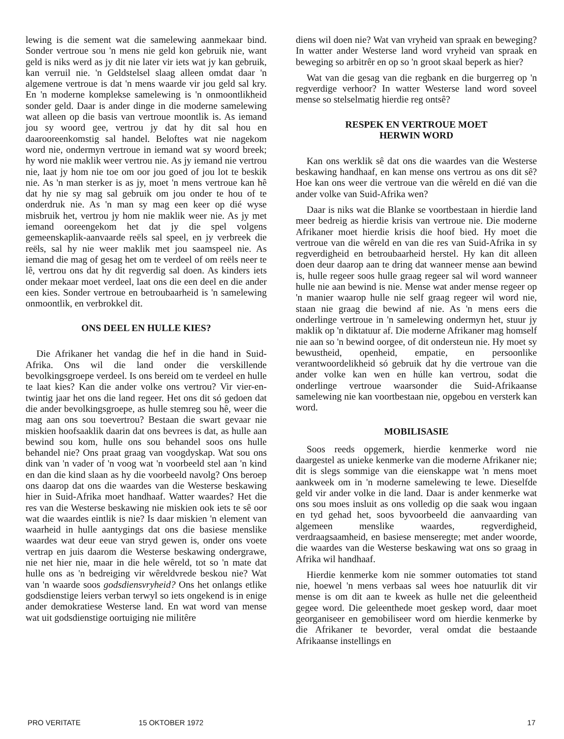lewing is die sement wat die samelewing aanmekaar bind. Sonder vertroue sou 'n mens nie geld kon gebruik nie, want geld is niks werd as jy dit nie later vir iets wat jy kan gebruik, kan verruil nie. 'n Geldstelsel slaag alleen omdat daar 'n algemene vertroue is dat 'n mens waarde vir jou geld sal kry. En 'n moderne komplekse samelewing is 'n onmoontlikheid sonder geld. Daar is ander dinge in die moderne samelewing wat alleen op die basis van vertroue moontlik is. As iemand jou sy woord gee, vertrou jy dat hy dit sal hou en daarooreenkomstig sal handel. Beloftes wat nie nagekom word nie, ondermyn vertroue in iemand wat sy woord breek; hy word nie maklik weer vertrou nie. As jy iemand nie vertrou nie, laat jy hom nie toe om oor jou goed of jou lot te beskik nie. As 'n man sterker is as jy, moet 'n mens vertroue kan hê dat hy nie sy mag sal gebruik om jou onder te hou of te onderdruk nie. As 'n man sy mag een keer op dié wyse misbruik het, vertrou jy hom nie maklik weer nie. As jy met iemand ooreengekom het dat jy die spel volgens gemeenskaplik-aanvaarde reëls sal speel, en jy verbreek die reëls, sal hy nie weer maklik met jou saamspeel nie. As iemand die mag of gesag het om te verdeel of om reëls neer te lê, vertrou ons dat hy dit regverdig sal doen. As kinders iets onder mekaar moet verdeel, laat ons die een deel en die ander een kies. Sonder vertroue en betroubaarheid is 'n samelewing onmoontlik, en verbrokkel dit.
ONS DEEL EN HULLE KIES?
Die Afrikaner het vandag die hef in die hand in Suid-Afrika. Ons wil die land onder die verskillende bevolkingsgroepe verdeel. Is ons bereid om te verdeel en hulle te laat kies? Kan die ander volke ons vertrou? Vir vier-en-twintig jaar het ons die land regeer. Het ons dit só gedoen dat die ander bevolkingsgroepe, as hulle stemreg sou hê, weer die mag aan ons sou toevertrou? Bestaan die swart gevaar nie miskien hoofsaaklik daarin dat ons bevrees is dat, as hulle aan bewind sou kom, hulle ons sou behandel soos ons hulle behandel nie? Ons praat graag van voogdyskap. Wat sou ons dink van 'n vader of 'n voog wat 'n voorbeeld stel aan 'n kind en dan die kind slaan as hy die voorbeeld navolg? Ons beroep ons daarop dat ons die waardes van die Westerse beskawing hier in Suid-Afrika moet handhaaf. Watter waardes? Het die res van die Westerse beskawing nie miskien ook iets te sê oor wat die waardes eintlik is nie? Is daar miskien 'n element van waarheid in hulle aantygings dat ons die basiese menslike waardes wat deur eeue van stryd gewen is, onder ons voete vertrap en juis daarom die Westerse beskawing ondergrawe, nie net hier nie, maar in die hele wêreld, tot so 'n mate dat hulle ons as 'n bedreiging vir wêreldvrede beskou nie? Wat van 'n waarde soos godsdiensvryheid? Ons het onlangs etlike godsdienstige leiers verban terwyl so iets ongekend is in enige ander demokratiese Westerse land. En wat word van mense wat uit godsdienstige oortuiging nie militêre
diens wil doen nie? Wat van vryheid van spraak en beweging? In watter ander Westerse land word vryheid van spraak en beweging so arbitrêr en op so 'n groot skaal beperk as hier?
Wat van die gesag van die regbank en die burgerreg op 'n regverdige verhoor? In watter Westerse land word soveel mense so stelselmatig hierdie reg ontsê?
RESPEK EN VERTROUE MOET
HERWIN WORD
Kan ons werklik sê dat ons die waardes van die Westerse beskawing handhaaf, en kan mense ons vertrou as ons dit sê? Hoe kan ons weer die vertroue van die wêreld en dié van die ander volke van Suid-Afrika wen?
Daar is niks wat die Blanke se voortbestaan in hierdie land meer bedreig as hierdie krisis van vertroue nie. Die moderne Afrikaner moet hierdie krisis die hoof bied. Hy moet die vertroue van die wêreld en van die res van Suid-Afrika in sy regverdigheid en betroubaarheid herstel. Hy kan dit alleen doen deur daarop aan te dring dat wanneer mense aan bewind is, hulle regeer soos hulle graag regeer sal wil word wanneer hulle nie aan bewind is nie. Mense wat ander mense regeer op 'n manier waarop hulle nie self graag regeer wil word nie, staan nie graag die bewind af nie. As 'n mens eers die onderlinge vertroue in 'n samelewing ondermyn het, stuur jy maklik op 'n diktatuur af. Die moderne Afrikaner mag homself nie aan so 'n bewind oorgee, of dit ondersteun nie. Hy moet sy bewustheid, openheid, empatie, en persoonlike verantwoordelikheid só gebruik dat hy die vertroue van die ander volke kan wen en húlle kan vertrou, sodat die onderlinge vertroue waarsonder die Suid-Afrikaanse samelewing nie kan voortbestaan nie, opgebou en versterk kan word.
MOBILISASIE
Soos reeds opgemerk, hierdie kenmerke word nie daargestel as unieke kenmerke van die moderne Afrikaner nie; dit is slegs sommige van die eienskappe wat 'n mens moet aankweek om in 'n moderne samelewing te lewe. Dieselfde geld vir ander volke in die land. Daar is ander kenmerke wat ons sou moes insluit as ons volledig op die saak wou ingaan en tyd gehad het, soos byvoorbeeld die aanvaarding van algemeen menslike waardes, regverdigheid, verdraagsaamheid, en basiese menseregte; met ander woorde, die waardes van die Westerse beskawing wat ons so graag in Afrika wil handhaaf.
Hierdie kenmerke kom nie sommer outomaties tot stand nie, hoewel 'n mens verbaas sal wees hoe natuurlik dit vir mense is om dit aan te kweek as hulle net die geleentheid gegee word. Die geleenthede moet geskep word, daar moet georganiseer en gemobiliseer word om hierdie kenmerke by die Afrikaner te bevorder, veral omdat die bestaande Afrikaanse instellings en
PRO VERITATE 15 OKTOBER 1972 17